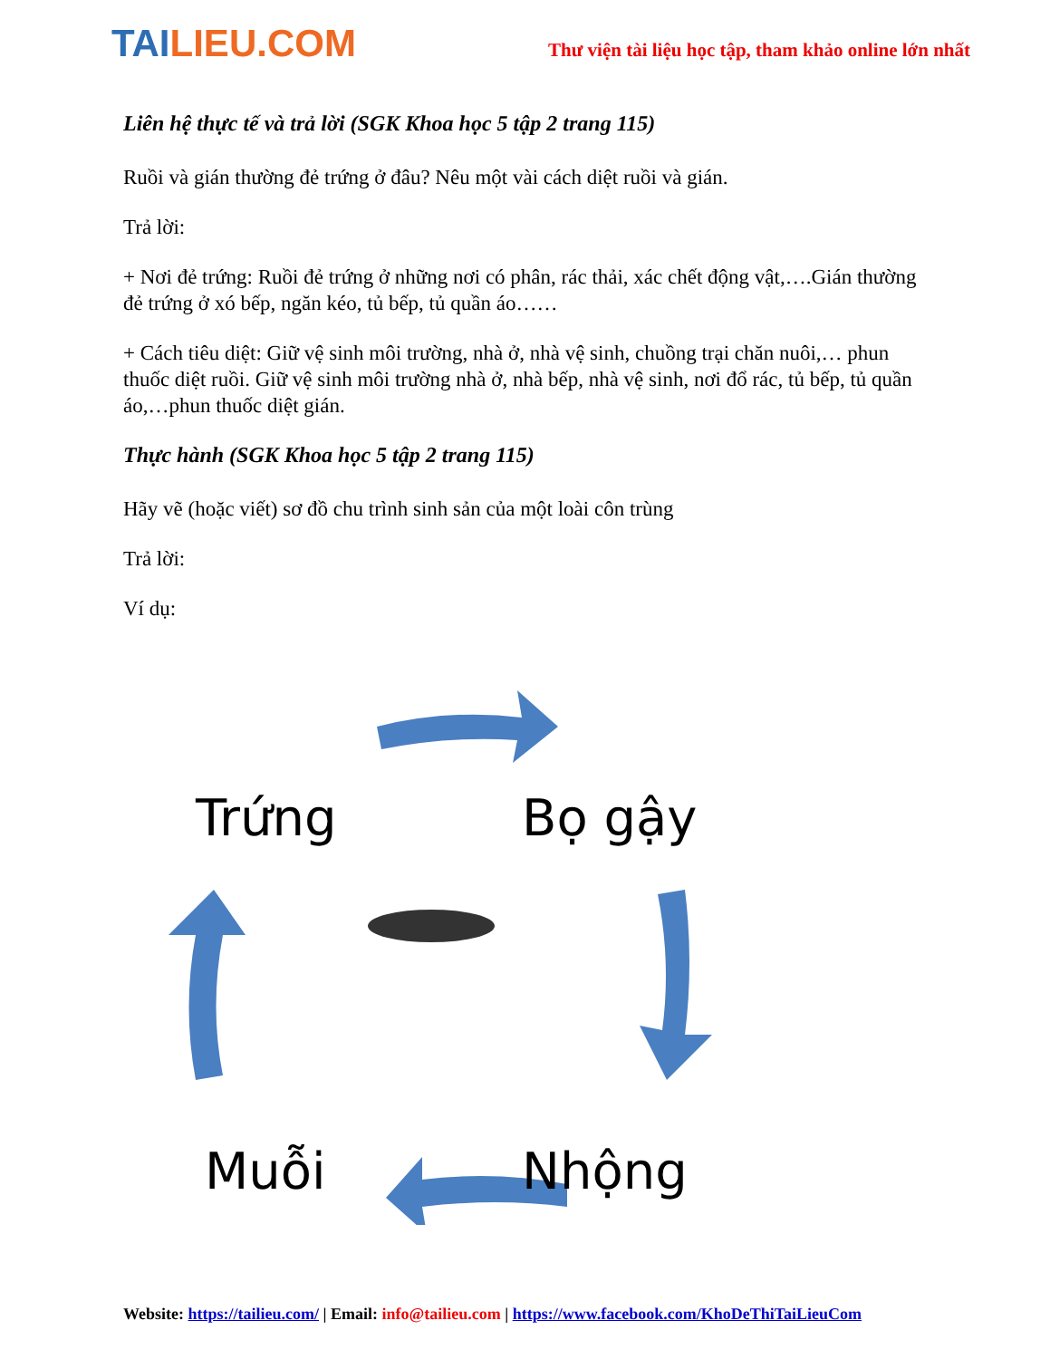TAILIEU.COM
Thư viện tài liệu học tập, tham khảo online lớn nhất
Liên hệ thực tế và trả lời (SGK Khoa học 5 tập 2 trang 115)
Ruồi và gián thường đẻ trứng ở đâu? Nêu một vài cách diệt ruồi và gián.
Trả lời:
+ Nơi đẻ trứng: Ruồi đẻ trứng ở những nơi có phân, rác thải, xác chết động vật,….Gián thường đẻ trứng ở xó bếp, ngăn kéo, tủ bếp, tủ quần áo……
+ Cách tiêu diệt: Giữ vệ sinh môi trường, nhà ở, nhà vệ sinh, chuồng trại chăn nuôi,… phun thuốc diệt ruồi. Giữ vệ sinh môi trường nhà ở, nhà bếp, nhà vệ sinh, nơi đổ rác, tủ bếp, tủ quần áo,…phun thuốc diệt gián.
Thực hành (SGK Khoa học 5 tập 2 trang 115)
Hãy vẽ (hoặc viết) sơ đồ chu trình sinh sản của một loài côn trùng
Trả lời:
Ví dụ:
Trứng
Bọ gậy
Muỗi
Nhộng
Website: https://tailieu.com/ | Email: info@tailieu.com | https://www.facebook.com/KhoDeThiTaiLieuCom